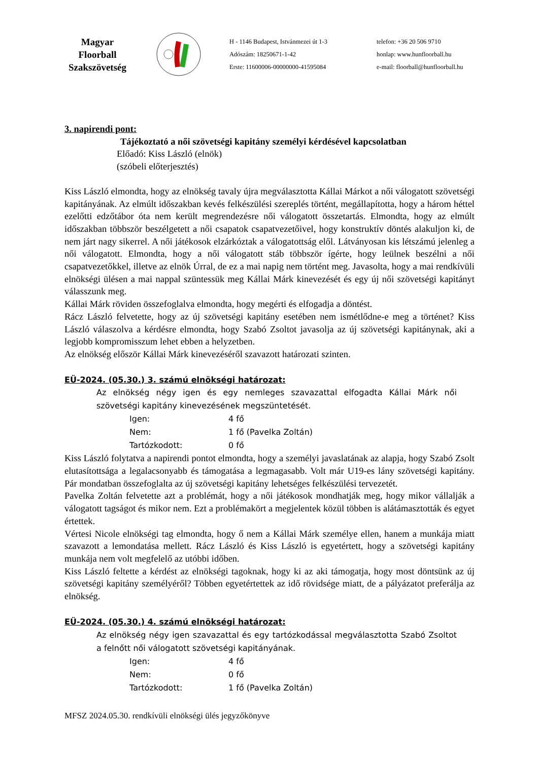Magyar
Floorball
Szakszövetség
H - 1146 Budapest, Istvánmezei út 1-3
Adószám: 18250671-1-42
Erste: 11600006-00000000-41595084
telefon: +36 20 506 9710
honlap: www.hunfloorball.hu
e-mail: floorball@hunfloorball.hu
3. napirendi pont:
Tájékoztató a női szövetségi kapitány személyi kérdésével kapcsolatban
Előadó: Kiss László (elnök)
(szóbeli előterjesztés)
Kiss László elmondta, hogy az elnökség tavaly újra megválasztotta Kállai Márkot a női válogatott szövetségi kapitányának. Az elmúlt időszakban kevés felkészülési szereplés történt, megállapította, hogy a három héttel ezelőtti edzőtábor óta nem került megrendezésre női válogatott összetartás. Elmondta, hogy az elmúlt időszakban többször beszélgetett a női csapatok csapatvezetőivel, hogy konstruktív döntés alakuljon ki, de nem járt nagy sikerrel. A női játékosok elzárkóztak a válogatottság elől. Látványosan kis létszámú jelenleg a női válogatott. Elmondta, hogy a női válogatott stáb többször ígérte, hogy leülnek beszélni a női csapatvezetőkkel, illetve az elnök Úrral, de ez a mai napig nem történt meg. Javasolta, hogy a mai rendkívüli elnökségi ülésen a mai nappal szüntessük meg Kállai Márk kinevezését és egy új női szövetségi kapitányt válasszunk meg.
Kállai Márk röviden összefoglalva elmondta, hogy megérti és elfogadja a döntést.
Rácz László felvetette, hogy az új szövetségi kapitány esetében nem ismétlődne-e meg a történet? Kiss László válaszolva a kérdésre elmondta, hogy Szabó Zsoltot javasolja az új szövetségi kapitánynak, aki a legjobb kompromisszum lehet ebben a helyzetben.
Az elnökség először Kállai Márk kinevezéséről szavazott határozati szinten.
EÜ-2024. (05.30.) 3. számú elnökségi határozat:
Az elnökség négy igen és egy nemleges szavazattal elfogadta Kállai Márk női szövetségi kapitány kinevezésének megszüntetését.
Igen: 4 fő
Nem: 1 fő (Pavelka Zoltán)
Tartózkodott: 0 fő
Kiss László folytatva a napirendi pontot elmondta, hogy a személyi javaslatának az alapja, hogy Szabó Zsolt elutasítottsága a legalacsonyabb és támogatása a legmagasabb. Volt már U19-es lány szövetségi kapitány. Pár mondatban összefoglalta az új szövetségi kapitány lehetséges felkészülési tervezetét.
Pavelka Zoltán felvetette azt a problémát, hogy a női játékosok mondhatják meg, hogy mikor vállalják a válogatott tagságot és mikor nem. Ezt a problémakört a megjelentek közül többen is alátámasztották és egyet értettek.
Vértesi Nicole elnökségi tag elmondta, hogy ő nem a Kállai Márk személye ellen, hanem a munkája miatt szavazott a lemondatása mellett. Rácz László és Kiss László is egyetértett, hogy a szövetségi kapitány munkája nem volt megfelelő az utóbbi időben.
Kiss László feltette a kérdést az elnökségi tagoknak, hogy ki az aki támogatja, hogy most döntsünk az új szövetségi kapitány személyéről? Többen egyetértettek az idő rövidsége miatt, de a pályázatot preferálja az elnökség.
EÜ-2024. (05.30.) 4. számú elnökségi határozat:
Az elnökség négy igen szavazattal és egy tartózkodással megválasztotta Szabó Zsoltot a felnőtt női válogatott szövetségi kapitányának.
Igen: 4 fő
Nem: 0 fő
Tartózkodott: 1 fő (Pavelka Zoltán)
MFSZ 2024.05.30. rendkívüli elnökségi ülés jegyzőkönyve